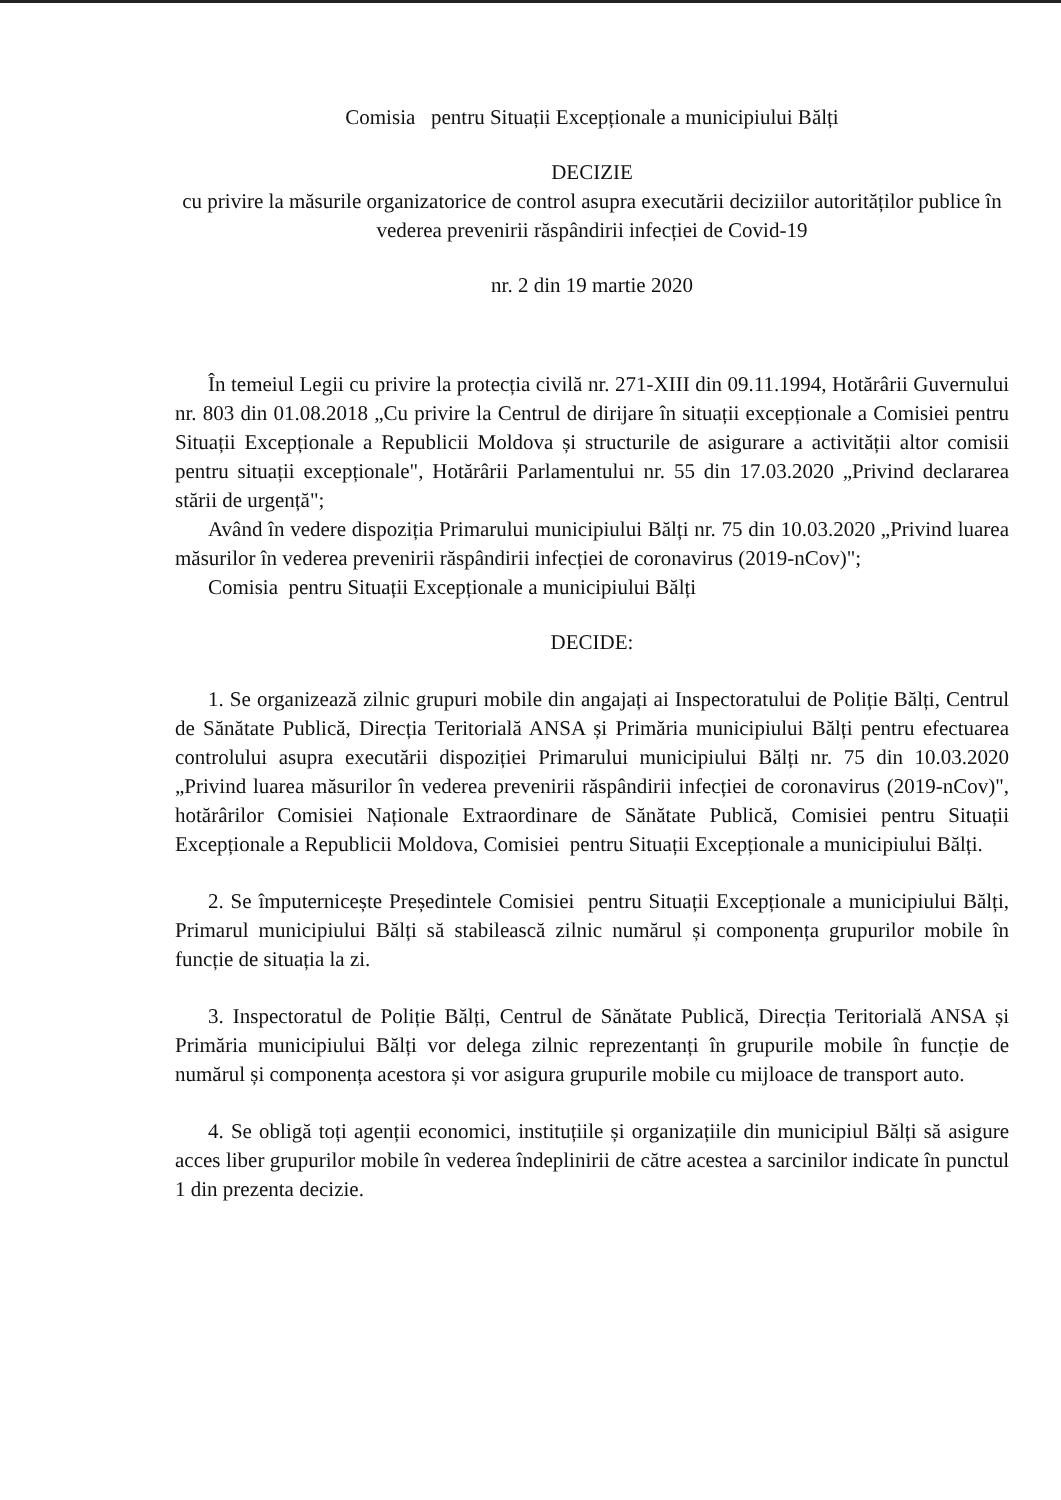Comisia pentru Situații Excepționale a municipiului Bălți
DECIZIE
cu privire la măsurile organizatorice de control asupra executării deciziilor autorităților publice în vederea prevenirii răspândirii infecției de Covid-19
nr. 2 din 19 martie 2020
În temeiul Legii cu privire la protecția civilă nr. 271-XIII din 09.11.1994, Hotărârii Guvernului nr. 803 din 01.08.2018 „Cu privire la Centrul de dirijare în situații excepționale a Comisiei pentru Situații Excepționale a Republicii Moldova și structurile de asigurare a activității altor comisii pentru situații excepționale", Hotărârii Parlamentului nr. 55 din 17.03.2020 „Privind declararea stării de urgență";
Având în vedere dispoziția Primarului municipiului Bălți nr. 75 din 10.03.2020 „Privind luarea măsurilor în vederea prevenirii răspândirii infecției de coronavirus (2019-nCov)";
Comisia pentru Situații Excepționale a municipiului Bălți
DECIDE:
1. Se organizează zilnic grupuri mobile din angajați ai Inspectoratului de Poliție Bălți, Centrul de Sănătate Publică, Direcția Teritorială ANSA și Primăria municipiului Bălți pentru efectuarea controlului asupra executării dispoziției Primarului municipiului Bălți nr. 75 din 10.03.2020 „Privind luarea măsurilor în vederea prevenirii răspândirii infecției de coronavirus (2019-nCov)", hotărârilor Comisiei Naționale Extraordinare de Sănătate Publică, Comisiei pentru Situații Excepționale a Republicii Moldova, Comisiei pentru Situații Excepționale a municipiului Bălți.
2. Se împuternicește Președintele Comisiei pentru Situații Excepționale a municipiului Bălți, Primarul municipiului Bălți să stabilească zilnic numărul și componența grupurilor mobile în funcție de situația la zi.
3. Inspectoratul de Poliție Bălți, Centrul de Sănătate Publică, Direcția Teritorială ANSA și Primăria municipiului Bălți vor delega zilnic reprezentanți în grupurile mobile în funcție de numărul și componența acestora și vor asigura grupurile mobile cu mijloace de transport auto.
4. Se obligă toți agenții economici, instituțiile și organizațiile din municipiul Bălți să asigure acces liber grupurilor mobile în vederea îndeplinirii de către acestea a sarcinilor indicate în punctul 1 din prezenta decizie.